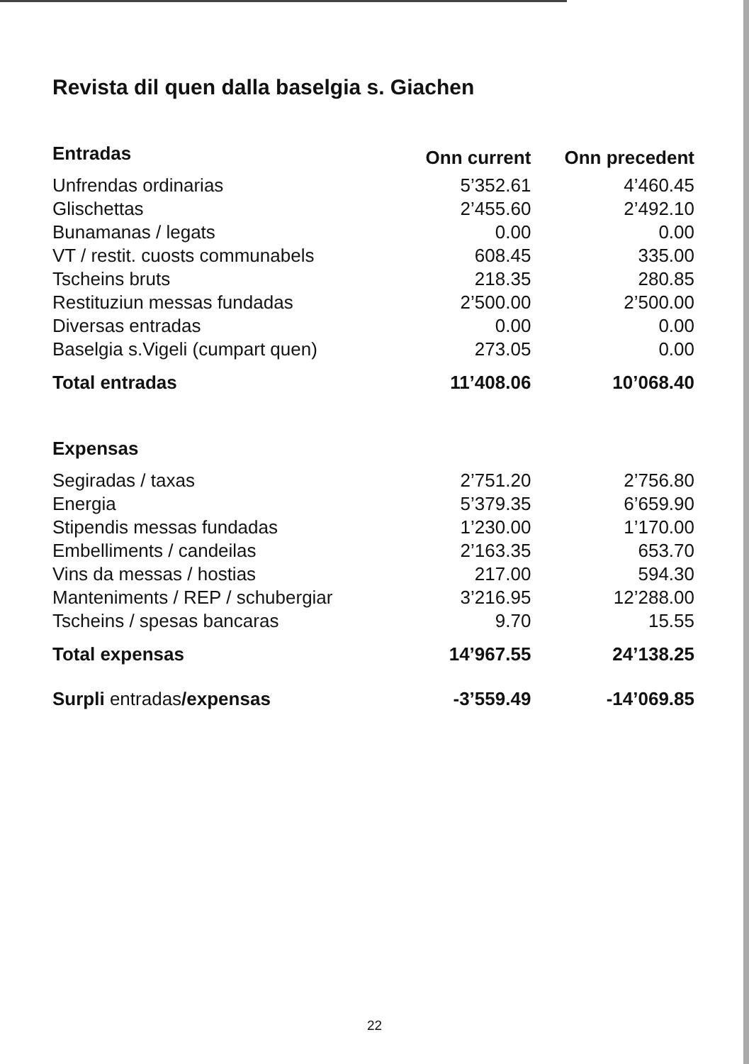Revista dil quen dalla baselgia s. Giachen
| Entradas | Onn current | Onn precedent |
| --- | --- | --- |
| Unfrendas ordinarias | 5’352.61 | 4’460.45 |
| Glischettas | 2’455.60 | 2’492.10 |
| Bunamanas / legats | 0.00 | 0.00 |
| VT / restit. cuosts communabels | 608.45 | 335.00 |
| Tscheins bruts | 218.35 | 280.85 |
| Restituziun messas fundadas | 2’500.00 | 2’500.00 |
| Diversas entradas | 0.00 | 0.00 |
| Baselgia s.Vigeli (cumpart quen) | 273.05 | 0.00 |
| Total entradas | 11’408.06 | 10’068.40 |
| Expensas | | |
| Segiradas / taxas | 2’751.20 | 2’756.80 |
| Energia | 5’379.35 | 6’659.90 |
| Stipendis messas fundadas | 1’230.00 | 1’170.00 |
| Embelliments / candeilas | 2’163.35 | 653.70 |
| Vins da messas / hostias | 217.00 | 594.30 |
| Manteniments / REP / schubergiar | 3’216.95 | 12’288.00 |
| Tscheins / spesas bancaras | 9.70 | 15.55 |
| Total expensas | 14’967.55 | 24’138.25 |
| Surpli entradas /expensas | -3’559.49 | -14’069.85 |
22